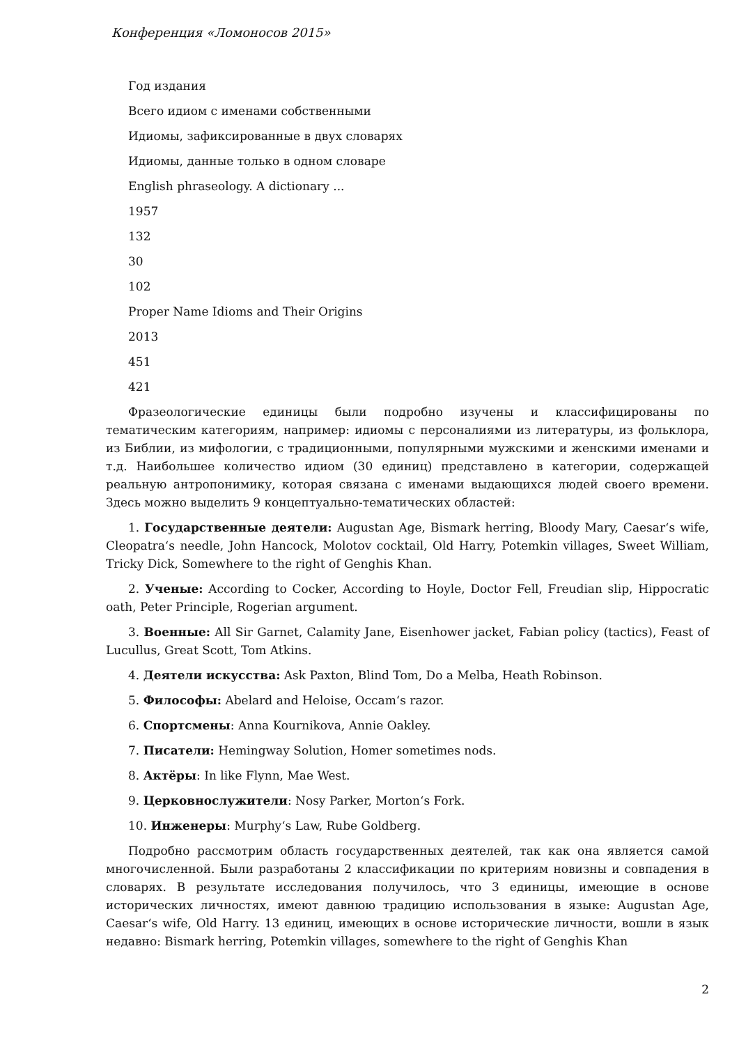Конференция «Ломоносов 2015»
Год издания
Всего идиом с именами собственными
Идиомы, зафиксированные в двух словарях
Идиомы, данные только в одном словаре
English phraseology. A dictionary ...
1957
132
30
102
Proper Name Idioms and Their Origins
2013
451
421
Фразеологические единицы были подробно изучены и классифицированы по тематическим категориям, например: идиомы с персоналиями из литературы, из фольклора, из Библии, из мифологии, с традиционными, популярными мужскими и женскими именами и т.д. Наибольшее количество идиом (30 единиц) представлено в категории, содержащей реальную антропонимику, которая связана с именами выдающихся людей своего времени. Здесь можно выделить 9 концептуально-тематических областей:
1. Государственные деятели: Augustan Age, Bismark herring, Bloody Mary, Caesar‘s wife, Cleopatra‘s needle, John Hancock, Molotov cocktail, Old Harry, Potemkin villages, Sweet William, Tricky Dick, Somewhere to the right of Genghis Khan.
2. Ученые: According to Cocker, According to Hoyle, Doctor Fell, Freudian slip, Hippocratic oath, Peter Principle, Rogerian argument.
3. Военные: All Sir Garnet, Calamity Jane, Eisenhower jacket, Fabian policy (tactics), Feast of Lucullus, Great Scott, Tom Atkins.
4. Деятели искусства: Ask Paxton, Blind Tom, Do a Melba, Heath Robinson.
5. Философы: Abelard and Heloise, Occam‘s razor.
6. Спортсмены: Anna Kournikova, Annie Oakley.
7. Писатели: Hemingway Solution, Homer sometimes nods.
8. Актёры: In like Flynn, Mae West.
9. Церковнослужители: Nosy Parker, Morton‘s Fork.
10. Инженеры: Murphy‘s Law, Rube Goldberg.
Подробно рассмотрим область государственных деятелей, так как она является самой многочисленной. Были разработаны 2 классификации по критериям новизны и совпадения в словарях. В результате исследования получилось, что 3 единицы, имеющие в основе исторических личностях, имеют давнюю традицию использования в языке: Augustan Age, Caesar‘s wife, Old Harry. 13 единиц, имеющих в основе исторические личности, вошли в язык недавно: Bismark herring, Potemkin villages, somewhere to the right of Genghis Khan
2